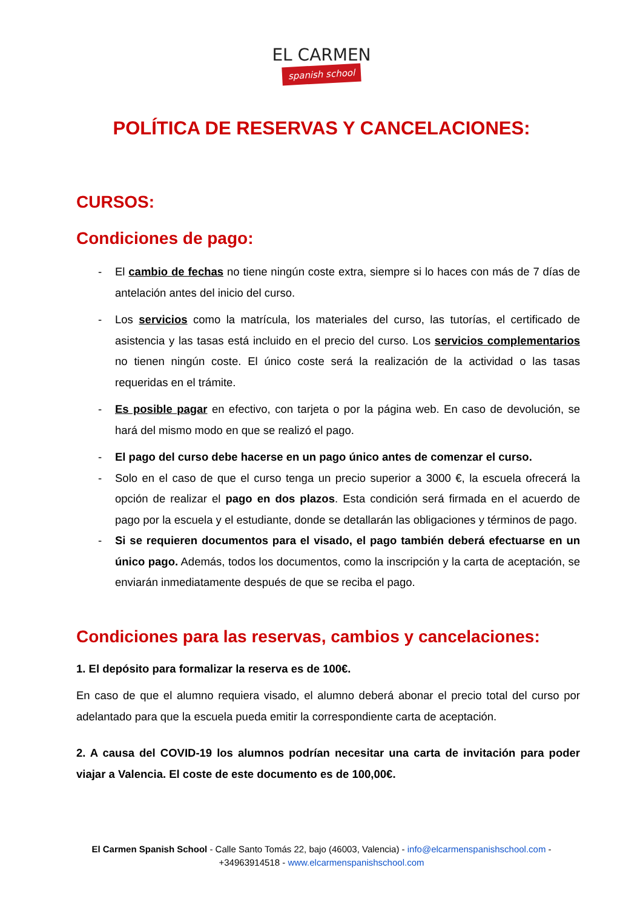EL CARMEN spanish school
POLÍTICA DE RESERVAS Y CANCELACIONES:
CURSOS:
Condiciones de pago:
- El cambio de fechas no tiene ningún coste extra, siempre si lo haces con más de 7 días de antelación antes del inicio del curso.
- Los servicios como la matrícula, los materiales del curso, las tutorías, el certificado de asistencia y las tasas está incluido en el precio del curso. Los servicios complementarios no tienen ningún coste. El único coste será la realización de la actividad o las tasas requeridas en el trámite.
- Es posible pagar en efectivo, con tarjeta o por la página web. En caso de devolución, se hará del mismo modo en que se realizó el pago.
- El pago del curso debe hacerse en un pago único antes de comenzar el curso.
- Solo en el caso de que el curso tenga un precio superior a 3000 €, la escuela ofrecerá la opción de realizar el pago en dos plazos. Esta condición será firmada en el acuerdo de pago por la escuela y el estudiante, donde se detallarán las obligaciones y términos de pago.
- Si se requieren documentos para el visado, el pago también deberá efectuarse en un único pago. Además, todos los documentos, como la inscripción y la carta de aceptación, se enviarán inmediatamente después de que se reciba el pago.
Condiciones para las reservas, cambios y cancelaciones:
1. El depósito para formalizar la reserva es de 100€.
En caso de que el alumno requiera visado, el alumno deberá abonar el precio total del curso por adelantado para que la escuela pueda emitir la correspondiente carta de aceptación.
2. A causa del COVID-19 los alumnos podrían necesitar una carta de invitación para poder viajar a Valencia. El coste de este documento es de 100,00€.
El Carmen Spanish School - Calle Santo Tomás 22, bajo (46003, Valencia) - info@elcarmenspanishschool.com -
+34963914518 - www.elcarmenspanishschool.com